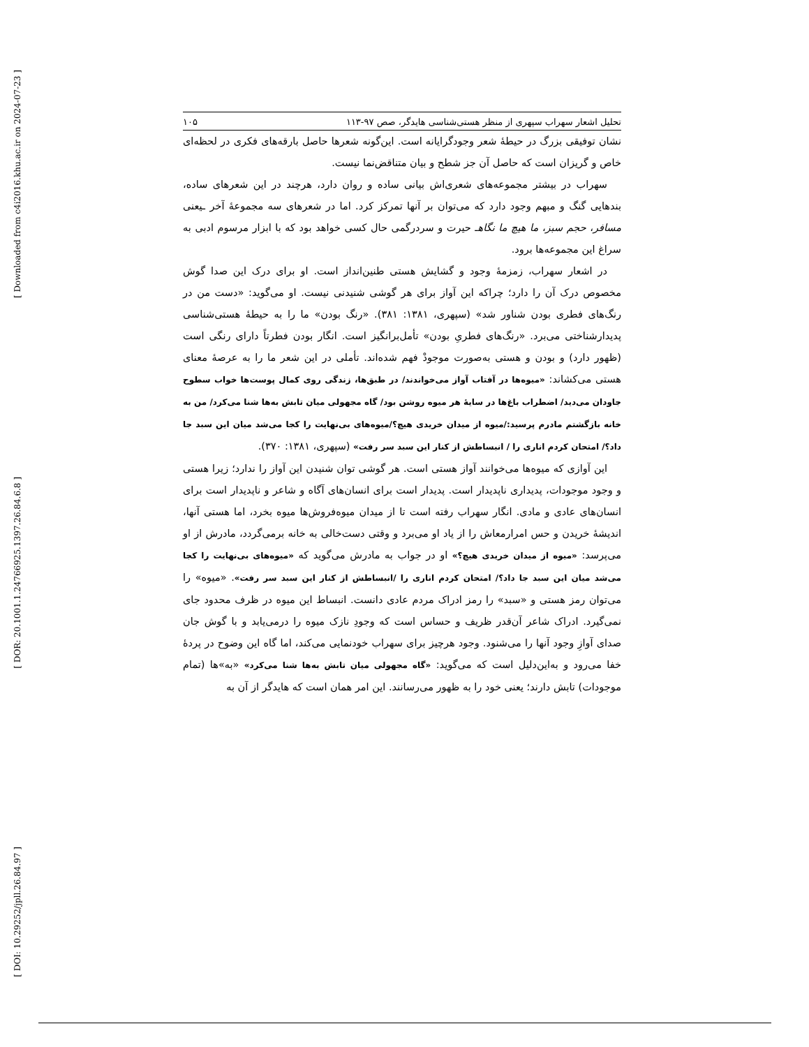[ Downloaded from c4i2016.khu.ac.ir on 2024-07-23 ]
[ DOR: 20.1001.1.24766925.1397.26.84.6.8 ]
[ DOI: 10.29252/jpll.26.84.97 ]
تحلیل اشعار سهراب سپهری از منظر هستی‌شناسی هایدگر، صص ۹۷-۱۱۳ ۱۰۵
نشان توفیقی بزرگ در حیطهٔ شعر وجودگرایانه است. این‌گونه شعرها حاصل بارقه‌های فکری در لحظه‌ای خاص و گریزان است که حاصل آن جز شطح و بیان متناقض‌نما نیست.
سهراب در بیشتر مجموعه‌های شعری‌اش بیانی ساده و روان دارد، هرچند در این شعرهای ساده، بندهایی گنگ و مبهم وجود دارد که می‌توان بر آنها تمرکز کرد. اما در شعرهای سه مجموعهٔ آخر ـیعنی مسافر، حجم سبز، ما هیچ ما نگاهـ حیرت و سردرگمی حال کسی خواهد بود که با ابزار مرسوم ادبی به سراغ این مجموعه‌ها برود.
در اشعار سهراب، زمزمهٔ وجود و گشایش هستی طنین‌انداز است. او برای درک این صدا گوش مخصوص درک آن را دارد؛ چراکه این آواز برای هر گوشی شنیدنی نیست. او می‌گوید: «دست من در رنگ‌های فطری بودن شناور شد» (سپهری، ۱۳۸۱: ۳۸۱). «رنگ بودن» ما را به حیطهٔ هستی‌شناسی پدیدارشناختی می‌برد. «رنگ‌های فطریِ بودن» تأمل‌برانگیز است. انگار بودن فطرتاً دارای رنگی است (ظهور دارد) و بودن و هستی به‌صورت موجودْ فهم شده‌اند. تأملی در این شعر ما را به عرصهٔ معنای هستی می‌کشاند: «میوه‌ها در آفتاب آواز می‌خواندند/ در طبق‌ها، زندگی روی کمال پوست‌ها خواب سطوح جاودان می‌دید/ اضطراب باغ‌ها در سایهٔ هر میوه روشن بود/ گاه مجهولی میان تابش به‌ها شنا می‌کرد/ من به خانه بازگشتم مادرم پرسید:/میوه از میدان خریدی هیچ؟/میوه‌های بی‌نهایت را کجا می‌شد میان این سبد جا داد؟/ امتحان کردم اناری را / انبساطش از کنار این سبد سر رفت» (سپهری، ۱۳۸۱: ۳۷۰).
این آوازی که میوه‌ها می‌خوانند آواز هستی است. هر گوشی توان شنیدن این آواز را ندارد؛ زیرا هستی و وجود موجودات، پدیداری ناپدیدار است. پدیدار است برای انسان‌های آگاه و شاعر و ناپدیدار است برای انسان‌های عادی و مادی. انگار سهراب رفته است تا از میدان میوه‌فروش‌ها میوه بخرد، اما هستی آنها، اندیشهٔ خریدن و حس امرارمعاش را از یاد او می‌برد و وقتی دست‌خالی به خانه برمی‌گردد، مادرش از او می‌پرسد: «میوه از میدان خریدی هیچ؟» او در جواب به مادرش می‌گوید که «میوه‌های بی‌نهایت را کجا می‌شد میان این سبد جا داد؟/ امتحان کردم اناری را /انبساطش از کنار این سبد سر رفت». «میوه» را می‌توان رمز هستی و «سبد» را رمز ادراک مردم عادی دانست. انبساط این میوه در ظرف محدود جای نمی‌گیرد. ادراک شاعر آن‌قدر ظریف و حساس است که وجودِ نازک میوه را درمی‌یابد و با گوش جان صدای آوازِ وجود آنها را می‌شنود. وجود هرچیز برای سهراب خودنمایی می‌کند، اما گاه این وضوح در پردهٔ خفا می‌رود و به‌این‌دلیل است که می‌گوید: «گاه مجهولی میان تابش به‌ها شنا می‌کرد» «به»ها (تمام موجودات) تابش دارند؛ یعنی خود را به ظهور می‌رسانند. این امر همان است که هایدگر از آن به